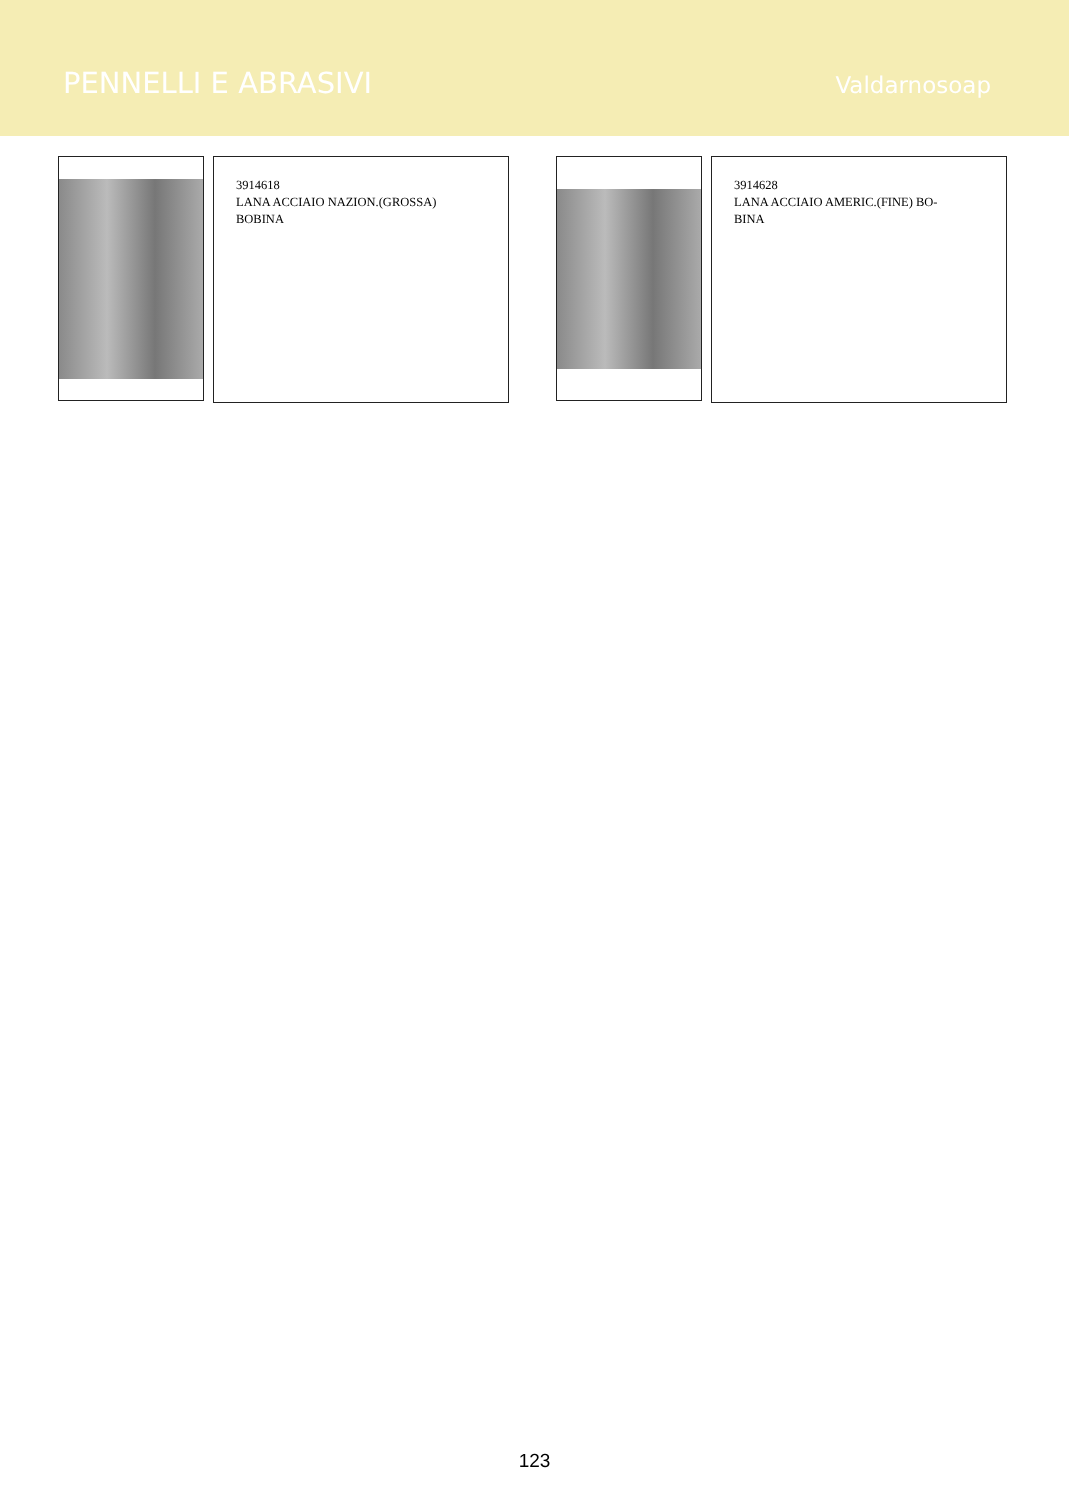PENNELLI E ABRASIVI
Valdarnosoap
3914618
LANA ACCIAIO NAZION.(GROSSA)
BOBINA
3914628
LANA ACCIAIO AMERIC.(FINE) BO-
BINA
123